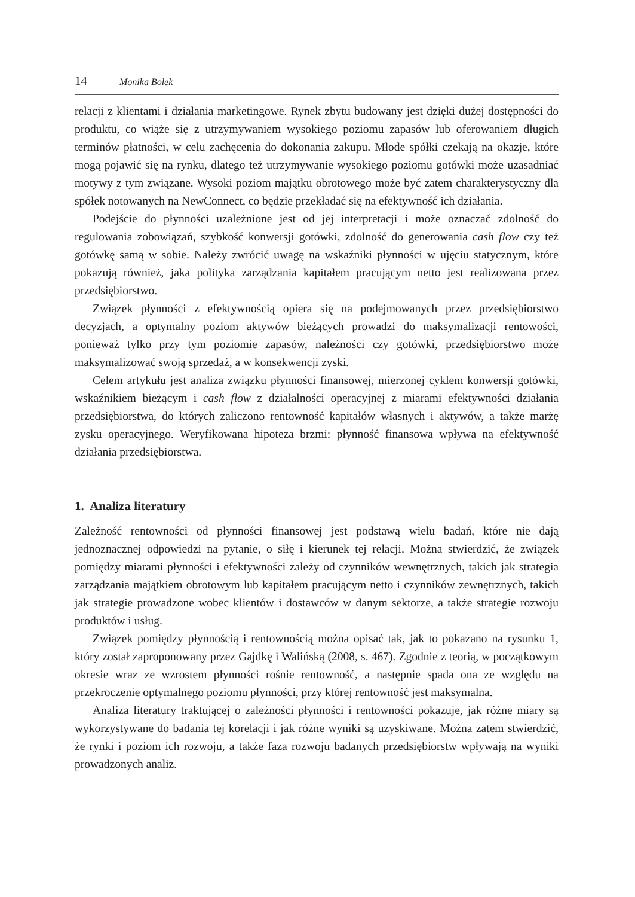14 Monika Bolek
relacji z klientami i działania marketingowe. Rynek zbytu budowany jest dzięki dużej dostępności do produktu, co wiąże się z utrzymywaniem wysokiego poziomu zapasów lub oferowaniem długich terminów płatności, w celu zachęcenia do dokonania zakupu. Młode spółki czekają na okazje, które mogą pojawić się na rynku, dlatego też utrzymywanie wysokiego poziomu gotówki może uzasadniać motywy z tym związane. Wysoki poziom majątku obrotowego może być zatem charakterystyczny dla spółek notowanych na NewConnect, co będzie przekładać się na efektywność ich działania.
Podejście do płynności uzależnione jest od jej interpretacji i może oznaczać zdolność do regulowania zobowiązań, szybkość konwersji gotówki, zdolność do generowania cash flow czy też gotówkę samą w sobie. Należy zwrócić uwagę na wskaźniki płynności w ujęciu statycznym, które pokazują również, jaka polityka zarządzania kapitałem pracującym netto jest realizowana przez przedsiębiorstwo.
Związek płynności z efektywnością opiera się na podejmowanych przez przedsiębiorstwo decyzjach, a optymalny poziom aktywów bieżących prowadzi do maksymalizacji rentowości, ponieważ tylko przy tym poziomie zapasów, należności czy gotówki, przedsiębiorstwo może maksymalizować swoją sprzedaż, a w konsekwencji zyski.
Celem artykułu jest analiza związku płynności finansowej, mierzonej cyklem konwersji gotówki, wskaźnikiem bieżącym i cash flow z działalności operacyjnej z miarami efektywności działania przedsiębiorstwa, do których zaliczono rentowność kapitałów własnych i aktywów, a także marżę zysku operacyjnego. Weryfikowana hipoteza brzmi: płynność finansowa wpływa na efektywność działania przedsiębiorstwa.
1. Analiza literatury
Zależność rentowności od płynności finansowej jest podstawą wielu badań, które nie dają jednoznacznej odpowiedzi na pytanie, o siłę i kierunek tej relacji. Można stwierdzić, że związek pomiędzy miarami płynności i efektywności zależy od czynników wewnętrznych, takich jak strategia zarządzania majątkiem obrotowym lub kapitałem pracującym netto i czynników zewnętrznych, takich jak strategie prowadzone wobec klientów i dostawców w danym sektorze, a także strategie rozwoju produktów i usług.
Związek pomiędzy płynnością i rentownością można opisać tak, jak to pokazano na rysunku 1, który został zaproponowany przez Gajdkę i Walińską (2008, s. 467). Zgodnie z teorią, w początkowym okresie wraz ze wzrostem płynności rośnie rentowność, a następnie spada ona ze względu na przekroczenie optymalnego poziomu płynności, przy której rentowność jest maksymalna.
Analiza literatury traktującej o zależności płynności i rentowności pokazuje, jak różne miary są wykorzystywane do badania tej korelacji i jak różne wyniki są uzyskiwane. Można zatem stwierdzić, że rynki i poziom ich rozwoju, a także faza rozwoju badanych przedsiębiorstw wpływają na wyniki prowadzonych analiz.